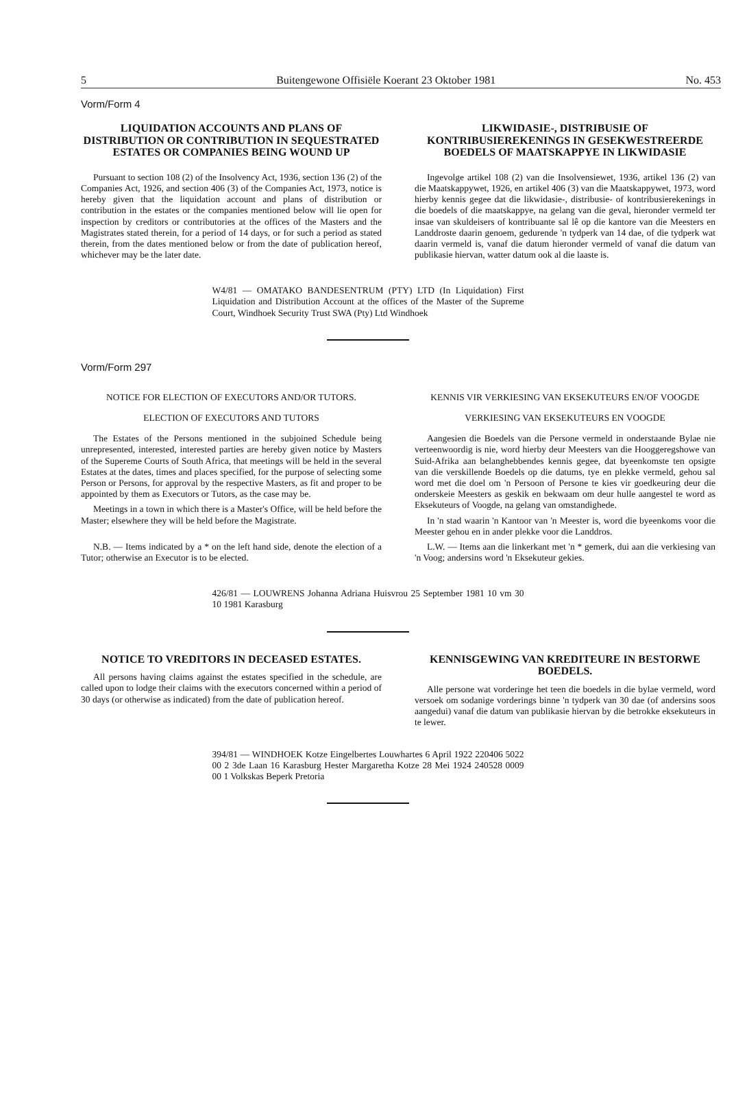5 Buitengewone Offisiële Koerant 23 Oktober 1981 No. 453
Vorm/Form 4
LIQUIDATION ACCOUNTS AND PLANS OF DISTRIBUTION OR CONTRIBUTION IN SEQUESTRATED ESTATES OR COMPANIES BEING WOUND UP
Pursuant to section 108 (2) of the Insolvency Act, 1936, section 136 (2) of the Companies Act, 1926, and section 406 (3) of the Companies Act, 1973, notice is hereby given that the liquidation account and plans of distribution or contribution in the estates or the companies mentioned below will lie open for inspection by creditors or contributories at the offices of the Masters and the Magistrates stated therein, for a period of 14 days, or for such a period as stated therein, from the dates mentioned below or from the date of publication hereof, whichever may be the later date.
LIKWIDASIE-, DISTRIBUSIE OF KONTRIBUSIEREKENINGS IN GESEKWESTREERDE BOEDELS OF MAATSKAPPYE IN LIKWIDASIE
Ingevolge artikel 108 (2) van die Insolvensiewet, 1936, artikel 136 (2) van die Maatskappywet, 1926, en artikel 406 (3) van die Maatskappywet, 1973, word hierby kennis gegee dat die likwidasie-, distribusie- of kontribusierekenings in die boedels of die maatskappye, na gelang van die geval, hieronder vermeld ter insae van skuldeisers of kontribuante sal lê op die kantore van die Meesters en Landdroste daarin genoem, gedurende 'n tydperk van 14 dae, of die tydperk wat daarin vermeld is, vanaf die datum hieronder vermeld of vanaf die datum van publikasie hiervan, watter datum ook al die laaste is.
W4/81 — OMATAKO BANDESENTRUM (PTY) LTD (In Liquidation) First Liquidation and Distribution Account at the offices of the Master of the Supreme Court, Windhoek Security Trust SWA (Pty) Ltd Windhoek
Vorm/Form 297
NOTICE FOR ELECTION OF EXECUTORS AND/OR TUTORS.
ELECTION OF EXECUTORS AND TUTORS
The Estates of the Persons mentioned in the subjoined Schedule being unrepresented, interested, interested parties are hereby given notice by Masters of the Supereme Courts of South Africa, that meetings will be held in the several Estates at the dates, times and places specified, for the purpose of selecting some Person or Persons, for approval by the respective Masters, as fit and proper to be appointed by them as Executors or Tutors, as the case may be.
Meetings in a town in which there is a Master's Office, will be held before the Master; elsewhere they will be held before the Magistrate.
N.B. — Items indicated by a * on the left hand side, denote the election of a Tutor; otherwise an Executor is to be elected.
KENNIS VIR VERKIESING VAN EKSEKUTEURS EN/OF VOOGDE
VERKIESING VAN EKSEKUTEURS EN VOOGDE
Aangesien die Boedels van die Persone vermeld in onderstaande Bylae nie verteenwoordig is nie, word hierby deur Meesters van die Hooggeregshowe van Suid-Afrika aan belanghebbendes kennis gegee, dat byeenkomste ten opsigte van die verskillende Boedels op die datums, tye en plekke vermeld, gehou sal word met die doel om 'n Persoon of Persone te kies vir goedkeuring deur die onderskeie Meesters as geskik en bekwaam om deur hulle aangestel te word as Eksekuteurs of Voogde, na gelang van omstandighede.
In 'n stad waarin 'n Kantoor van 'n Meester is, word die byeenkoms voor die Meester gehou en in ander plekke voor die Landdros.
L.W. — Items aan die linkerkant met 'n * gemerk, dui aan die verkiesing van 'n Voog; andersins word 'n Eksekuteur gekies.
426/81 — LOUWRENS Johanna Adriana Huisvrou 25 September 1981 10 vm 30 10 1981 Karasburg
NOTICE TO VREDITORS IN DECEASED ESTATES.
All persons having claims against the estates specified in the schedule, are called upon to lodge their claims with the executors concerned within a period of 30 days (or otherwise as indicated) from the date of publication hereof.
KENNISGEWING VAN KREDITEURE IN BESTORWE BOEDELS.
Alle persone wat vorderinge het teen die boedels in die bylae vermeld, word versoek om sodanige vorderings binne 'n tydperk van 30 dae (of andersins soos aangedui) vanaf die datum van publikasie hiervan by die betrokke eksekuteurs in te lewer.
394/81 — WINDHOEK Kotze Eingelbertes Louwhartes 6 April 1922 220406 5022 00 2 3de Laan 16 Karasburg Hester Margaretha Kotze 28 Mei 1924 240528 0009 00 1 Volkskas Beperk Pretoria